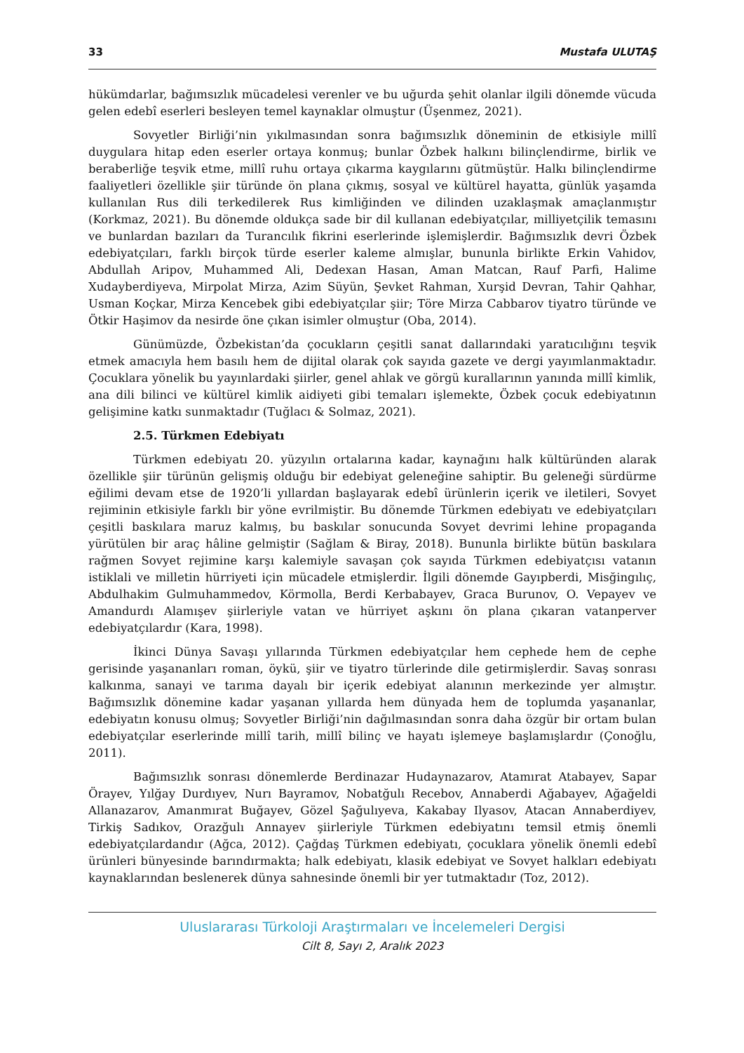33 Mustafa ULUTAŞ
hükümdarlar, bağımsızlık mücadelesi verenler ve bu uğurda şehit olanlar ilgili dönemde vücuda gelen edebî eserleri besleyen temel kaynaklar olmuştur (Üşenmez, 2021).
Sovyetler Birliği’nin yıkılmasından sonra bağımsızlık döneminin de etkisiyle millî duygulara hitap eden eserler ortaya konmuş; bunlar Özbek halkını bilinçlendirme, birlik ve beraberliğe teşvik etme, millî ruhu ortaya çıkarma kaygılarını gütmüştür. Halkı bilinçlendirme faaliyetleri özellikle şiir türünde ön plana çıkmış, sosyal ve kültürel hayatta, günlük yaşamda kullanılan Rus dili terkedilerek Rus kimliğinden ve dilinden uzaklaşmak amaçlanmıştır (Korkmaz, 2021). Bu dönemde oldukça sade bir dil kullanan edebiyatçılar, milliyetçilik temasını ve bunlardan bazıları da Turancılık fikrini eserlerinde işlemişlerdir. Bağımsızlık devri Özbek edebiyatçıları, farklı birçok türde eserler kaleme almışlar, bununla birlikte Erkin Vahidov, Abdullah Aripov, Muhammed Ali, Dedexan Hasan, Aman Matcan, Rauf Parfi, Halime Xudayberdiyeva, Mirpolat Mirza, Azim Süyün, Şevket Rahman, Xurşid Devran, Tahir Qahhar, Usman Koçkar, Mirza Kencebek gibi edebiyatçılar şiir; Töre Mirza Cabbarov tiyatro türünde ve Ötkir Haşimov da nesirde öne çıkan isimler olmuştur (Oba, 2014).
Günümüzde, Özbekistan’da çocukların çeşitli sanat dallarındaki yaratıcılığını teşvik etmek amacıyla hem basılı hem de dijital olarak çok sayıda gazete ve dergi yayımlanmaktadır. Çocuklara yönelik bu yayınlardaki şiirler, genel ahlak ve görgü kurallarının yanında millî kimlik, ana dili bilinci ve kültürel kimlik aidiyeti gibi temaları işlemekte, Özbek çocuk edebiyatının gelişimine katkı sunmaktadır (Tuğlacı & Solmaz, 2021).
2.5. Türkmen Edebiyatı
Türkmen edebiyatı 20. yüzyılın ortalarına kadar, kaynağını halk kültüründen alarak özellikle şiir türünün gelişmiş olduğu bir edebiyat geleneğine sahiptir. Bu geleneği sürdürme eğilimi devam etse de 1920’li yıllardan başlayarak edebî ürünlerin içerik ve iletileri, Sovyet rejiminin etkisiyle farklı bir yöne evrilmiştir. Bu dönemde Türkmen edebiyatı ve edebiyatçıları çeşitli baskılara maruz kalmış, bu baskılar sonucunda Sovyet devrimi lehine propaganda yürütülen bir araç hâline gelmiştir (Sağlam & Biray, 2018). Bununla birlikte bütün baskılara rağmen Sovyet rejimine karşı kalemiyle savaşan çok sayıda Türkmen edebiyatçısı vatanın istiklali ve milletin hürriyeti için mücadele etmişlerdir. İlgili dönemde Gayıpberdi, Misğingılıç, Abdulhakim Gulmuhammedov, Körmolla, Berdi Kerbabayev, Graca Burunov, O. Vepayev ve Amandurdı Alamışev şiirleriyle vatan ve hürriyet aşkını ön plana çıkaran vatanperver edebiyatçılardır (Kara, 1998).
İkinci Dünya Savaşı yıllarında Türkmen edebiyatçılar hem cephede hem de cephe gerisinde yaşananları roman, öykü, şiir ve tiyatro türlerinde dile getirmişlerdir. Savaş sonrası kalkınma, sanayi ve tarıma dayalı bir içerik edebiyat alanının merkezinde yer almıştır. Bağımsızlık dönemine kadar yaşanan yıllarda hem dünyada hem de toplumda yaşananlar, edebiyatın konusu olmuş; Sovyetler Birliği’nin dağılmasından sonra daha özgür bir ortam bulan edebiyatçılar eserlerinde millî tarih, millî bilinç ve hayatı işlemeye başlamışlardır (Çonoğlu, 2011).
Bağımsızlık sonrası dönemlerde Berdinazar Hudaynazarov, Atamırat Atabayev, Sapar Örayev, Yılğay Durdıyev, Nurı Bayramov, Nobatğulı Recebov, Annaberdi Ağabayev, Ağağeldi Allanazarov, Amanmırat Buğayev, Gözel Şağulıyeva, Kakabay Ilyasov, Atacan Annaberdiyev, Tirkiş Sadıkov, Orazğulı Annayev şiirleriyle Türkmen edebiyatını temsil etmiş önemli edebiyatçılardandır (Ağca, 2012). Çağdaş Türkmen edebiyatı, çocuklara yönelik önemli edebî ürünleri bünyesinde barındırmakta; halk edebiyatı, klasik edebiyat ve Sovyet halkları edebiyatı kaynaklarından beslenerek dünya sahnesinde önemli bir yer tutmaktadır (Toz, 2012).
Uluslararası Türkoloji Araştırmaları ve İncelemeleri Dergisi
Cilt 8, Sayı 2, Aralık 2023